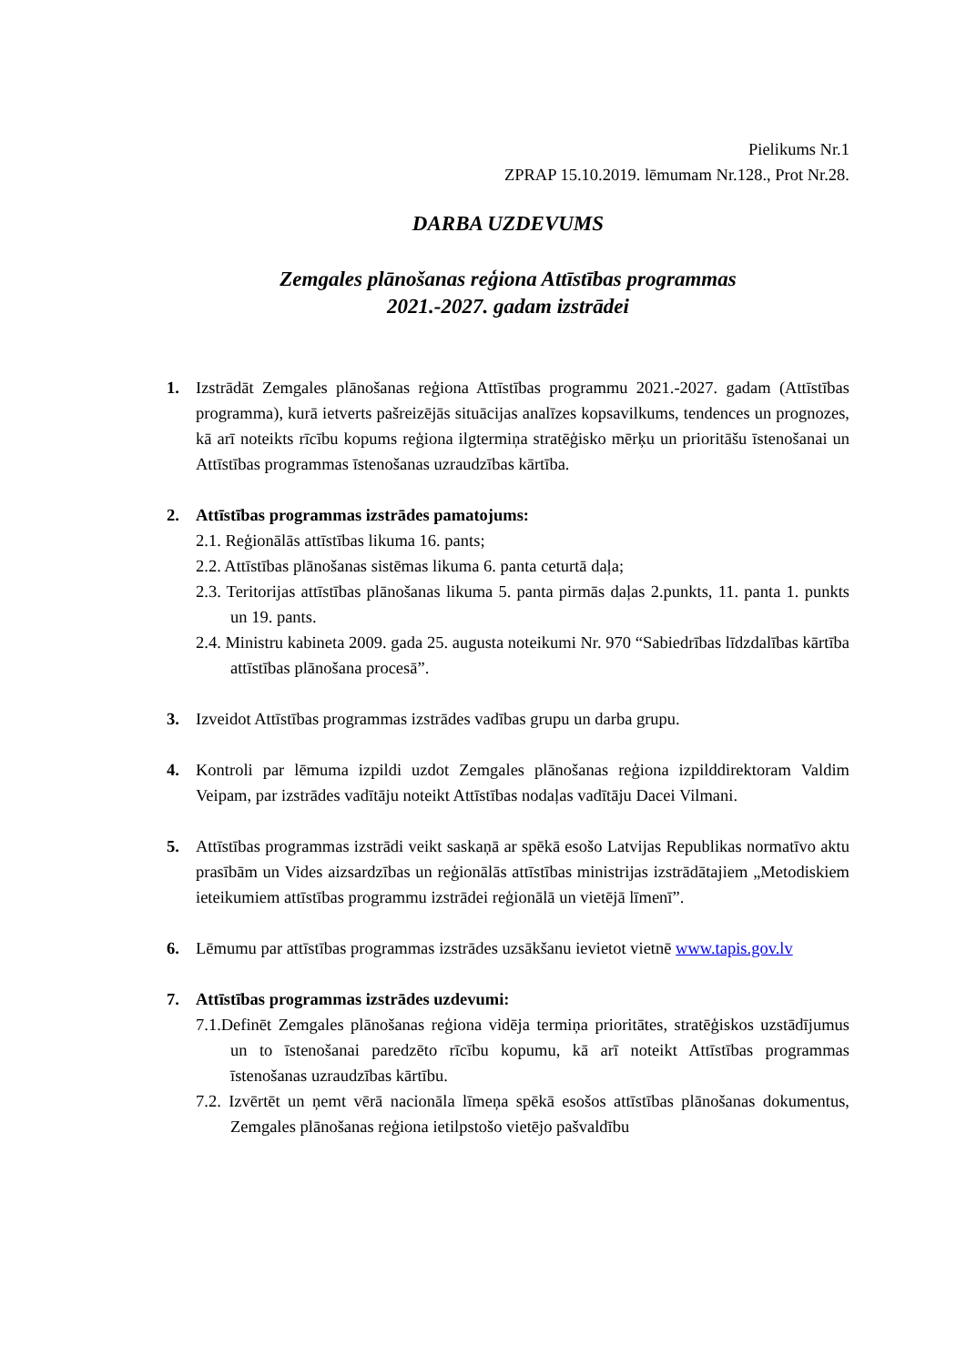Pielikums Nr.1
ZPRAP 15.10.2019. lēmumam Nr.128., Prot Nr.28.
DARBA UZDEVUMS
Zemgales plānošanas reģiona Attīstības programmas
2021.-2027. gadam izstrādei
1. Izstrādāt Zemgales plānošanas reģiona Attīstības programmu 2021.-2027. gadam (Attīstības programma), kurā ietverts pašreizējās situācijas analīzes kopsavilkums, tendences un prognozes, kā arī noteikts rīcību kopums reģiona ilgtermiņa stratēģisko mērķu un prioritāšu īstenošanai un Attīstības programmas īstenošanas uzraudzības kārtība.
2. Attīstības programmas izstrādes pamatojums:
2.1. Reģionālās attīstības likuma 16. pants;
2.2. Attīstības plānošanas sistēmas likuma 6. panta ceturtā daļa;
2.3. Teritorijas attīstības plānošanas likuma 5. panta pirmās daļas 2.punkts, 11. panta 1. punkts un 19. pants.
2.4. Ministru kabineta 2009. gada 25. augusta noteikumi Nr. 970 “Sabiedrības līdzdalības kārtība attīstības plānošana procesā”.
3. Izveidot Attīstības programmas izstrādes vadības grupu un darba grupu.
4. Kontroli par lēmuma izpildi uzdot Zemgales plānošanas reģiona izpilddirektoram Valdim Veipam, par izstrādes vadītāju noteikt Attīstības nodaļas vadītāju Dacei Vilmani.
5. Attīstības programmas izstrādi veikt saskaņā ar spēkā esošo Latvijas Republikas normatīvo aktu prasībām un Vides aizsardzības un reģionālās attīstības ministrijas izstrādātajiem „Metodiskiem ieteikumiem attīstības programmu izstrādei reģionālā un vietējā līmenī”.
6. Lēmumu par attīstības programmas izstrādes uzsākšanu ievietot vietnē www.tapis.gov.lv
7. Attīstības programmas izstrādes uzdevumi:
7.1.Definēt Zemgales plānošanas reģiona vidēja termiņa prioritātes, stratēģiskos uzstādījumus un to īstenošanai paredzēto rīcību kopumu, kā arī noteikt Attīstības programmas īstenošanas uzraudzības kārtību.
7.2. Izvērtēt un ņemt vērā nacionāla līmeņa spēkā esošos attīstības plānošanas dokumentus, Zemgales plānošanas reģiona ietilpstošo vietējo pašvaldību